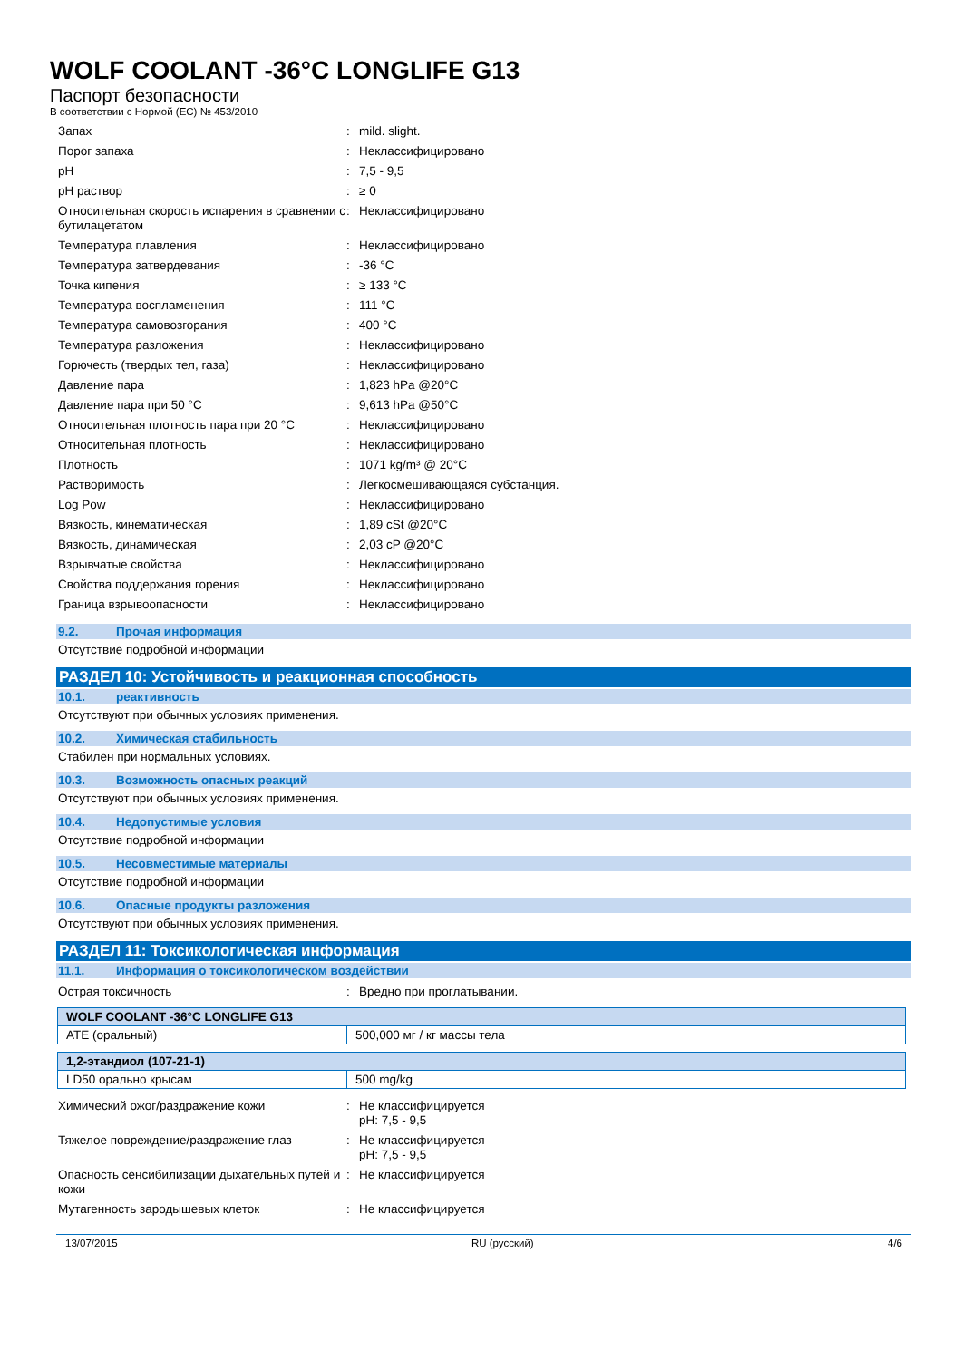WOLF COOLANT -36°C LONGLIFE G13
Паспорт безопасности
В соответствии с Нормой (ЕС) № 453/2010
| Запах | : | mild. slight. |
| Порог запаха | : | Неклассифицировано |
| pH | : | 7,5 - 9,5 |
| pH раствор | : | ≥ 0 |
| Относительная скорость испарения в сравнении с бутилацетатом | : | Неклассифицировано |
| Температура плавления | : | Неклассифицировано |
| Температура затвердевания | : | -36 °C |
| Точка кипения | : | ≥ 133 °C |
| Температура воспламенения | : | 111 °C |
| Температура самовозгорания | : | 400 °C |
| Температура разложения | : | Неклассифицировано |
| Горючесть (твердых тел, газа) | : | Неклассифицировано |
| Давление пара | : | 1,823 hPa @20°C |
| Давление пара при 50 °C | : | 9,613 hPa @50°C |
| Относительная плотность пара при 20 °C | : | Неклассифицировано |
| Относительная плотность | : | Неклассифицировано |
| Плотность | : | 1071 kg/m³ @ 20°C |
| Растворимость | : | Легкосмешивающаяся субстанция. |
| Log Pow | : | Неклассифицировано |
| Вязкость, кинематическая | : | 1,89 cSt @20°C |
| Вязкость, динамическая | : | 2,03 cP @20°C |
| Взрывчатые свойства | : | Неклассифицировано |
| Свойства поддержания горения | : | Неклассифицировано |
| Граница взрывоопасности | : | Неклассифицировано |
9.2. Прочая информация
Отсутствие подробной информации
РАЗДЕЛ 10: Устойчивость и реакционная способность
10.1. реактивность
Отсутствуют при обычных условиях применения.
10.2. Химическая стабильность
Стабилен при нормальных условиях.
10.3. Возможность опасных реакций
Отсутствуют при обычных условиях применения.
10.4. Недопустимые условия
Отсутствие подробной информации
10.5. Несовместимые материалы
Отсутствие подробной информации
10.6. Опасные продукты разложения
Отсутствуют при обычных условиях применения.
РАЗДЕЛ 11: Токсикологическая информация
11.1. Информация о токсикологическом воздействии
| Острая токсичность | : | Вредно при проглатывании. |
| WOLF COOLANT -36°C LONGLIFE G13 | |
| --- | --- |
| ATE (оральный) | 500,000 мг / кг массы тела |
| 1,2-этандиол (107-21-1) | |
| --- | --- |
| LD50 орально крысам | 500 mg/kg |
| Химический ожог/раздражение кожи | : | Не классифицируется pH: 7,5 - 9,5 |
| Тяжелое повреждение/раздражение глаз | : | Не классифицируется pH: 7,5 - 9,5 |
| Опасность сенсибилизации дыхательных путей и кожи | : | Не классифицируется |
| Мутагенность зародышевых клеток | : | Не классифицируется |
13/07/2015 RU (русский) 4/6